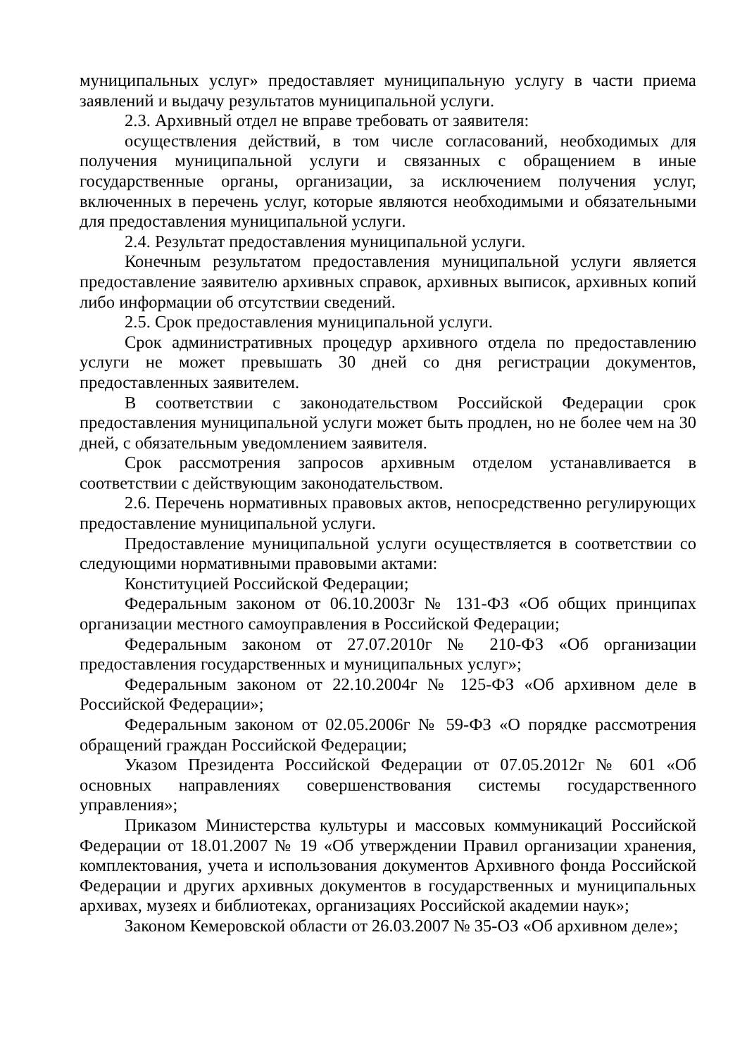муниципальных услуг» предоставляет муниципальную услугу в части приема заявлений и выдачу результатов муниципальной услуги.
2.3. Архивный отдел не вправе требовать от заявителя:
осуществления действий, в том числе согласований, необходимых для получения муниципальной услуги и связанных с обращением в иные государственные органы, организации, за исключением получения услуг, включенных в перечень услуг, которые являются необходимыми и обязательными для предоставления муниципальной услуги.
2.4. Результат предоставления муниципальной услуги.
Конечным результатом предоставления муниципальной услуги является предоставление заявителю архивных справок, архивных выписок, архивных копий либо информации об отсутствии сведений.
2.5. Срок предоставления муниципальной услуги.
Срок административных процедур архивного отдела по предоставлению услуги не может превышать 30 дней со дня регистрации документов, предоставленных заявителем.
В соответствии с законодательством Российской Федерации срок предоставления муниципальной услуги может быть продлен, но не более чем на 30 дней, с обязательным уведомлением заявителя.
Срок рассмотрения запросов архивным отделом устанавливается в соответствии с действующим законодательством.
2.6. Перечень нормативных правовых актов, непосредственно регулирующих предоставление муниципальной услуги.
Предоставление муниципальной услуги осуществляется в соответствии со следующими нормативными правовыми актами:
Конституцией Российской Федерации;
Федеральным законом от 06.10.2003г № 131-ФЗ «Об общих принципах организации местного самоуправления в Российской Федерации;
Федеральным законом от 27.07.2010г № 210-ФЗ «Об организации предоставления государственных и муниципальных услуг»;
Федеральным законом от 22.10.2004г № 125-ФЗ «Об архивном деле в Российской Федерации»;
Федеральным законом от 02.05.2006г № 59-ФЗ «О порядке рассмотрения обращений граждан Российской Федерации;
Указом Президента Российской Федерации от 07.05.2012г № 601 «Об основных направлениях совершенствования системы государственного управления»;
Приказом Министерства культуры и массовых коммуникаций Российской Федерации от 18.01.2007 № 19 «Об утверждении Правил организации хранения, комплектования, учета и использования документов Архивного фонда Российской Федерации и других архивных документов в государственных и муниципальных архивах, музеях и библиотеках, организациях Российской академии наук»;
Законом Кемеровской области от 26.03.2007 № 35-ОЗ «Об архивном деле»;